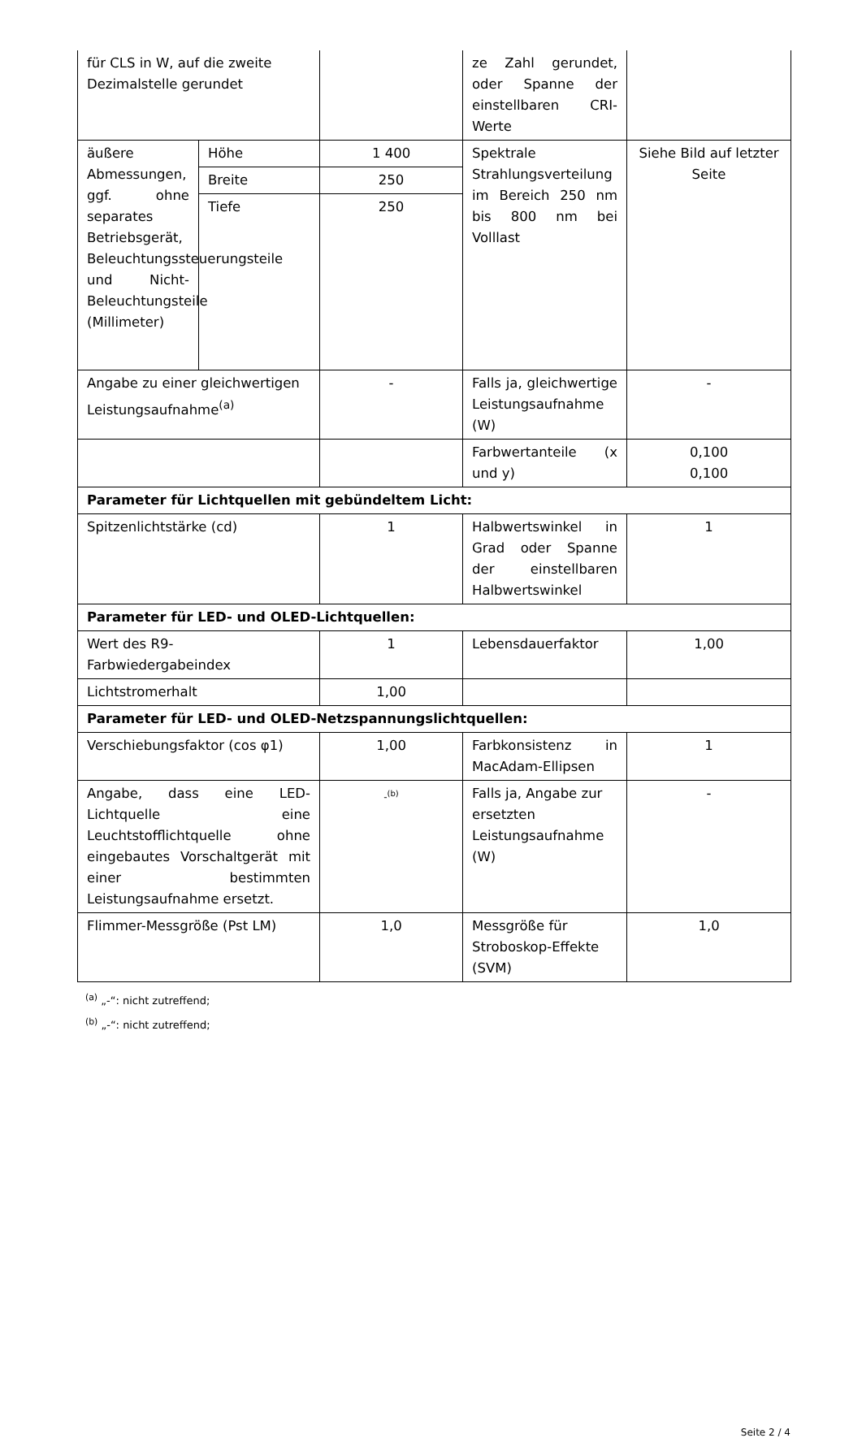| für CLS in W, auf die zweite Dezimalstelle gerundet | | | ze Zahl gerundet, oder Spanne der einstellbaren CRI-Werte | |
| äußere Abmessungen, ggf. ohne separates Betriebsgerät, Beleuchtungssteuerungsteile und Nicht-Beleuchtungsteile (Millimeter) | Höhe | 1 400 | Spektrale Strahlungsverteilung im Bereich 250 nm bis 800 nm bei Volllast | Siehe Bild auf letzter Seite |
| | Breite | 250 | | |
| | Tiefe | 250 | | |
| Angabe zu einer gleichwertigen Leistungsaufnahme<sup>(a)</sup> | | - | Falls ja, gleichwertige Leistungsaufnahme (W) | - |
| | | | Farbwertanteile (x und y) | 0,100 0,100 |
| Parameter für Lichtquellen mit gebündeltem Licht: | | | | |
| Spitzenlichtstärke (cd) | | 1 | Halbwertswinkel in Grad oder Spanne der einstellbaren Halbwertswinkel | 1 |
| Parameter für LED- und OLED-Lichtquellen: | | | | |
| Wert des R9-Farbwiedergabeindex | | 1 | Lebensdauerfaktor | 1,00 |
| Lichtstromerhalt | | 1,00 | | |
| Parameter für LED- und OLED-Netzspannungslichtquellen: | | | | |
| Verschiebungsfaktor (cos φ1) | | 1,00 | Farbkonsistenz in MacAdam-Ellipsen | 1 |
| Angabe, dass eine LED-Lichtquelle eine Leuchtstofflichtquelle ohne eingebautes Vorschaltgerät mit einer bestimmten Leistungsaufnahme ersetzt. | | -<sup>(b)</sup> | Falls ja, Angabe zur ersetzten Leistungsaufnahme (W) | - |
| Flimmer-Messgröße (Pst LM) | | 1,0 | Messgröße für Stroboskop-Effekte (SVM) | 1,0 |
<sup>(a)</sup> „-“: nicht zutreffend;
<sup>(b)</sup> „-“: nicht zutreffend;
Seite 2 / 4